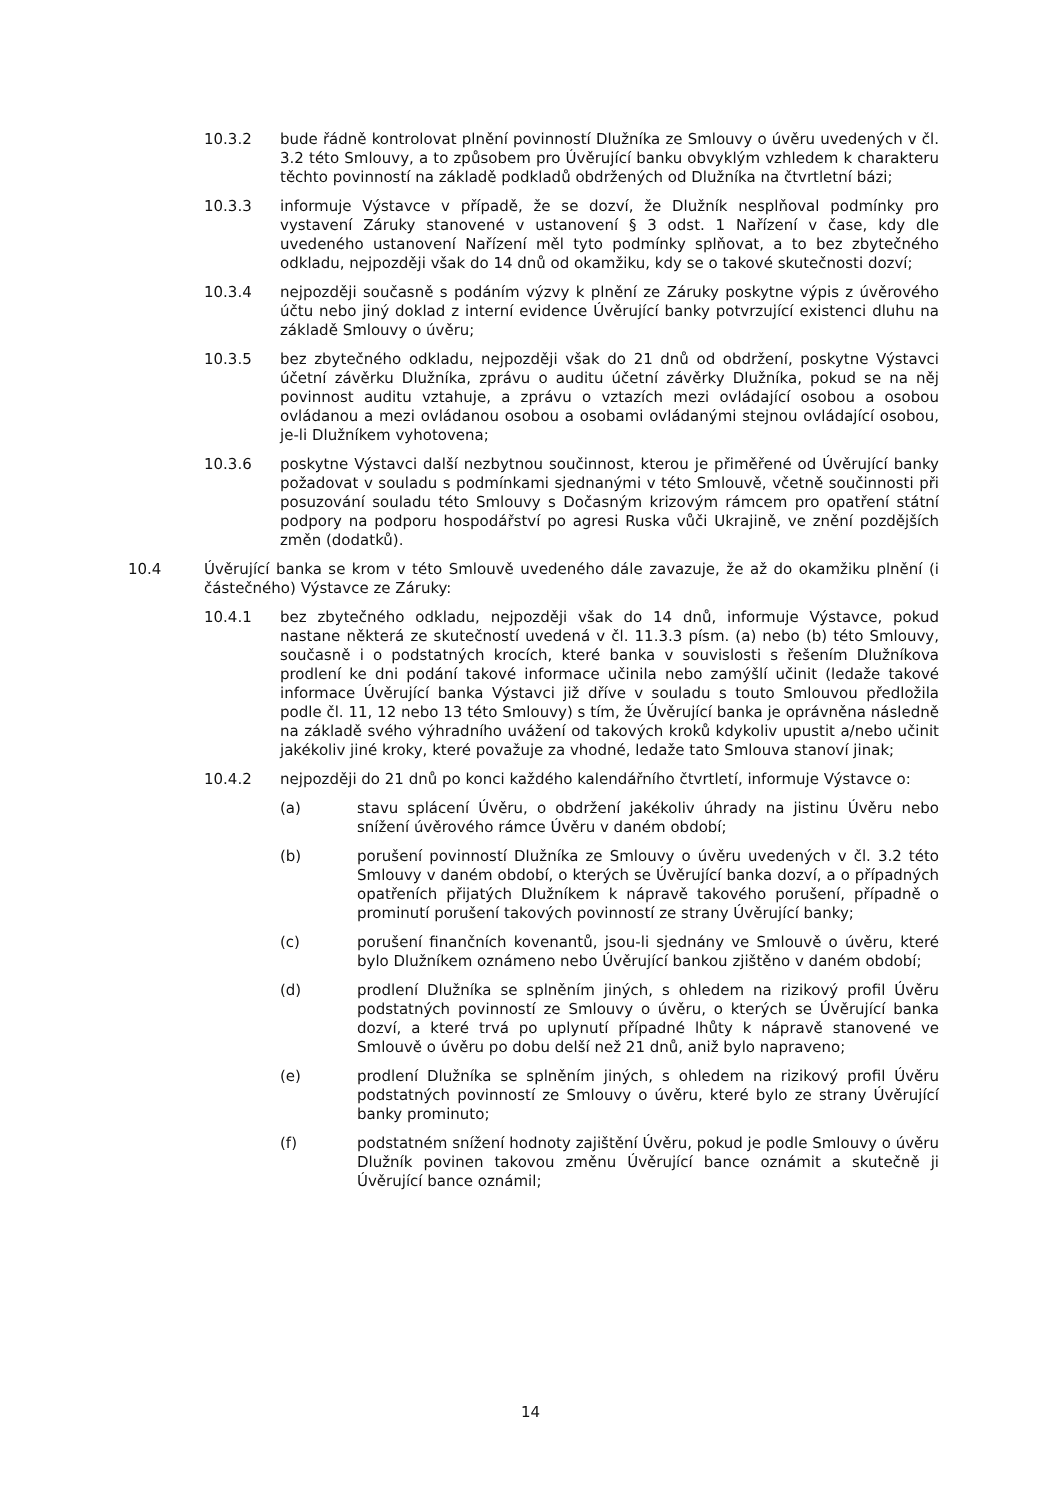10.3.2 bude řádně kontrolovat plnění povinností Dlužníka ze Smlouvy o úvěru uvedených v čl. 3.2 této Smlouvy, a to způsobem pro Úvěrující banku obvyklým vzhledem k charakteru těchto povinností na základě podkladů obdržených od Dlužníka na čtvrtletní bázi;
10.3.3 informuje Výstavce v případě, že se dozví, že Dlužník nesplňoval podmínky pro vystavení Záruky stanovené v ustanovení § 3 odst. 1 Nařízení v čase, kdy dle uvedeného ustanovení Nařízení měl tyto podmínky splňovat, a to bez zbytečného odkladu, nejpozději však do 14 dnů od okamžiku, kdy se o takové skutečnosti dozví;
10.3.4 nejpozději současně s podáním výzvy k plnění ze Záruky poskytne výpis z úvěrového účtu nebo jiný doklad z interní evidence Úvěrující banky potvrzující existenci dluhu na základě Smlouvy o úvěru;
10.3.5 bez zbytečného odkladu, nejpozději však do 21 dnů od obdržení, poskytne Výstavci účetní závěrku Dlužníka, zprávu o auditu účetní závěrky Dlužníka, pokud se na něj povinnost auditu vztahuje, a zprávu o vztazích mezi ovládající osobou a osobou ovládanou a mezi ovládanou osobou a osobami ovládanými stejnou ovládající osobou, je-li Dlužníkem vyhotovena;
10.3.6 poskytne Výstavci další nezbytnou součinnost, kterou je přiměřené od Úvěrující banky požadovat v souladu s podmínkami sjednanými v této Smlouvě, včetně součinnosti při posuzování souladu této Smlouvy s Dočasným krizovým rámcem pro opatření státní podpory na podporu hospodářství po agresi Ruska vůči Ukrajině, ve znění pozdějších změn (dodatků).
10.4 Úvěrující banka se krom v této Smlouvě uvedeného dále zavazuje, že až do okamžiku plnění (i částečného) Výstavce ze Záruky:
10.4.1 bez zbytečného odkladu, nejpozději však do 14 dnů, informuje Výstavce, pokud nastane některá ze skutečností uvedená v čl. 11.3.3 písm. (a) nebo (b) této Smlouvy, současně i o podstatných krocích, které banka v souvislosti s řešením Dlužníkova prodlení ke dni podání takové informace učinila nebo zamýšlí učinit (ledaže takové informace Úvěrující banka Výstavci již dříve v souladu s touto Smlouvou předložila podle čl. 11, 12 nebo 13 této Smlouvy) s tím, že Úvěrující banka je oprávněna následně na základě svého výhradního uvážení od takových kroků kdykoliv upustit a/nebo učinit jakékoliv jiné kroky, které považuje za vhodné, ledaže tato Smlouva stanoví jinak;
10.4.2 nejpozději do 21 dnů po konci každého kalendářního čtvrtletí, informuje Výstavce o:
(a) stavu splácení Úvěru, o obdržení jakékoliv úhrady na jistinu Úvěru nebo snížení úvěrového rámce Úvěru v daném období;
(b) porušení povinností Dlužníka ze Smlouvy o úvěru uvedených v čl. 3.2 této Smlouvy v daném období, o kterých se Úvěrující banka dozví, a o případných opatřeních přijatých Dlužníkem k nápravě takového porušení, případně o prominutí porušení takových povinností ze strany Úvěrující banky;
(c) porušení finančních kovenantů, jsou-li sjednány ve Smlouvě o úvěru, které bylo Dlužníkem oznámeno nebo Úvěrující bankou zjištěno v daném období;
(d) prodlení Dlužníka se splněním jiných, s ohledem na rizikový profil Úvěru podstatných povinností ze Smlouvy o úvěru, o kterých se Úvěrující banka dozví, a které trvá po uplynutí případné lhůty k nápravě stanovené ve Smlouvě o úvěru po dobu delší než 21 dnů, aniž bylo napraveno;
(e) prodlení Dlužníka se splněním jiných, s ohledem na rizikový profil Úvěru podstatných povinností ze Smlouvy o úvěru, které bylo ze strany Úvěrující banky prominuto;
(f) podstatném snížení hodnoty zajištění Úvěru, pokud je podle Smlouvy o úvěru Dlužník povinen takovou změnu Úvěrující bance oznámit a skutečně ji Úvěrující bance oznámil;
14